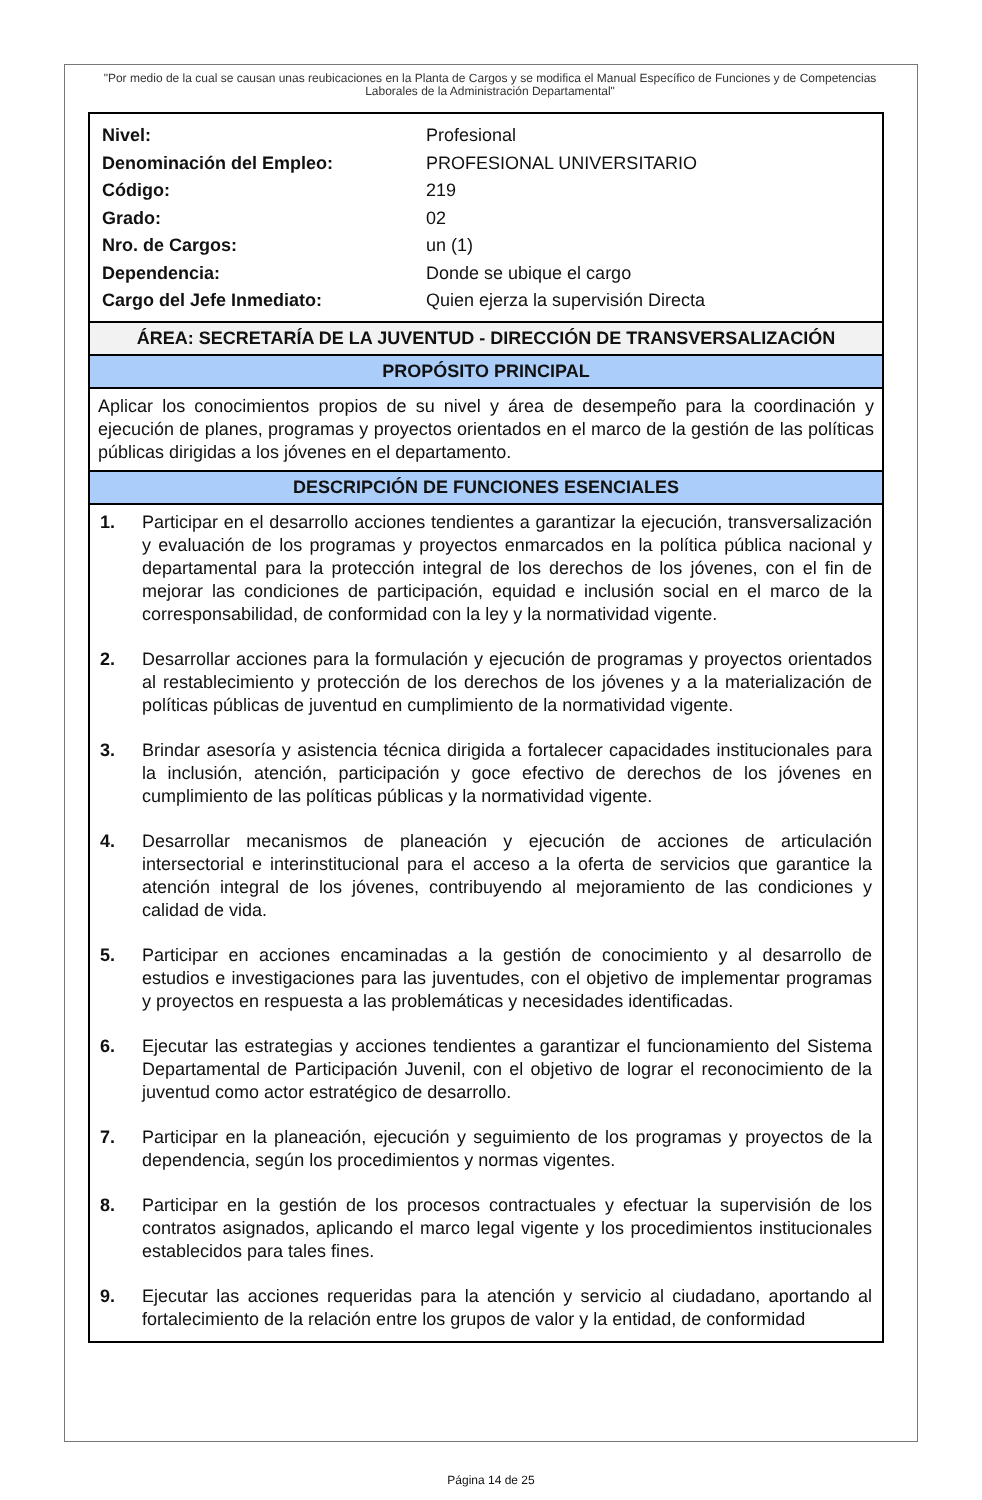"Por medio de la cual se causan unas reubicaciones en la Planta de Cargos y se modifica el Manual Específico de Funciones y de Competencias Laborales de la Administración Departamental"
| Nivel: | Profesional |
| Denominación del Empleo: | PROFESIONAL UNIVERSITARIO |
| Código: | 219 |
| Grado: | 02 |
| Nro. de Cargos: | un (1) |
| Dependencia: | Donde se ubique el cargo |
| Cargo del Jefe Inmediato: | Quien ejerza la supervisión Directa |
ÁREA: SECRETARÍA DE LA JUVENTUD - DIRECCIÓN DE TRANSVERSALIZACIÓN
PROPÓSITO PRINCIPAL
Aplicar los conocimientos propios de su nivel y área de desempeño para la coordinación y ejecución de planes, programas y proyectos orientados en el marco de la gestión de las políticas públicas dirigidas a los jóvenes en el departamento.
DESCRIPCIÓN DE FUNCIONES ESENCIALES
1. Participar en el desarrollo acciones tendientes a garantizar la ejecución, transversalización y evaluación de los programas y proyectos enmarcados en la política pública nacional y departamental para la protección integral de los derechos de los jóvenes, con el fin de mejorar las condiciones de participación, equidad e inclusión social en el marco de la corresponsabilidad, de conformidad con la ley y la normatividad vigente.
2. Desarrollar acciones para la formulación y ejecución de programas y proyectos orientados al restablecimiento y protección de los derechos de los jóvenes y a la materialización de políticas públicas de juventud en cumplimiento de la normatividad vigente.
3. Brindar asesoría y asistencia técnica dirigida a fortalecer capacidades institucionales para la inclusión, atención, participación y goce efectivo de derechos de los jóvenes en cumplimiento de las políticas públicas y la normatividad vigente.
4. Desarrollar mecanismos de planeación y ejecución de acciones de articulación intersectorial e interinstitucional para el acceso a la oferta de servicios que garantice la atención integral de los jóvenes, contribuyendo al mejoramiento de las condiciones y calidad de vida.
5. Participar en acciones encaminadas a la gestión de conocimiento y al desarrollo de estudios e investigaciones para las juventudes, con el objetivo de implementar programas y proyectos en respuesta a las problemáticas y necesidades identificadas.
6. Ejecutar las estrategias y acciones tendientes a garantizar el funcionamiento del Sistema Departamental de Participación Juvenil, con el objetivo de lograr el reconocimiento de la juventud como actor estratégico de desarrollo.
7. Participar en la planeación, ejecución y seguimiento de los programas y proyectos de la dependencia, según los procedimientos y normas vigentes.
8. Participar en la gestión de los procesos contractuales y efectuar la supervisión de los contratos asignados, aplicando el marco legal vigente y los procedimientos institucionales establecidos para tales fines.
9. Ejecutar las acciones requeridas para la atención y servicio al ciudadano, aportando al fortalecimiento de la relación entre los grupos de valor y la entidad, de conformidad
Página 14 de 25